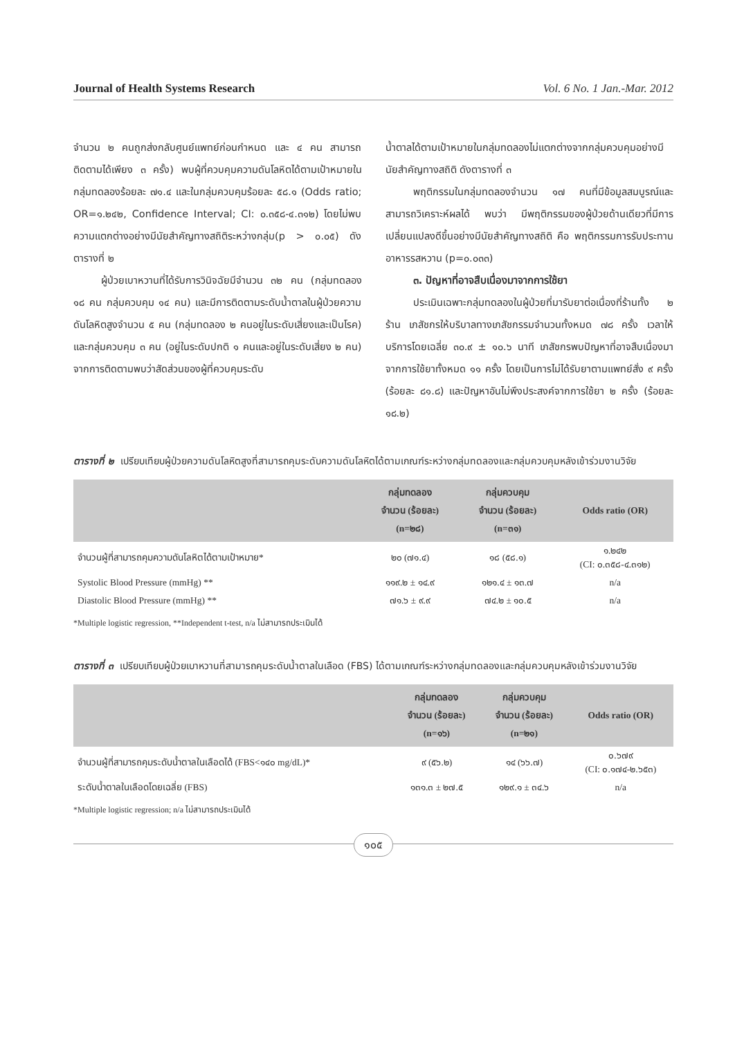Journal of Health Systems Research Vol. 6 No. 1 Jan.-Mar. 2012
จำนวน ๒ คนถูกส่งกลับศูนย์แพทย์ก่อนกำหนด และ ๔ คน สามารถติดตามได้เพียง ๓ ครั้ง) พบผู้ที่ควบคุมความดันโลหิตได้ตามเป้าหมายในกลุ่มทดลองร้อยละ ๗๑.๔ และในกลุ่มควบคุมร้อยละ ๕๘.๑ (Odds ratio; OR=๑.๒๔๒, Confidence Interval; CI: ๐.๓๕๘-๔.๓๑๒) โดยไม่พบความแตกต่างอย่างมีนัยสำคัญทางสถิติระหว่างกลุ่ม(p > ๐.๐๕) ดังตารางที่ ๒
ผู้ป่วยเบาหวานที่ได้รับการวินิจฉัยมีจำนวน ๓๒ คน (กลุ่มทดลอง ๑๘ คน กลุ่มควบคุม ๑๔ คน) และมีการติดตามระดับน้ำตาลในผู้ป่วยความดันโลหิตสูงจำนวน ๕ คน (กลุ่มทดลอง ๒ คนอยู่ในระดับเสี่ยงและเป็นโรค) และกลุ่มควบคุม ๓ คน (อยู่ในระดับปกติ ๑ คนและอยู่ในระดับเสี่ยง ๒ คน) จากการติดตามพบว่าสัดส่วนของผู้ที่ควบคุมระดับ
น้ำตาลได้ตามเป้าหมายในกลุ่มทดลองไม่แตกต่างจากกลุ่มควบคุมอย่างมีนัยสำคัญทางสถิติ ดังตารางที่ ๓
พฤติกรรมในกลุ่มทดลองจำนวน ๑๗ คนที่มีข้อมูลสมบูรณ์และสามารถวิเคราะห์ผลได้ พบว่า มีพฤติกรรมของผู้ป่วยด้านเดียวที่มีการเปลี่ยนแปลงดีขึ้นอย่างมีนัยสำคัญทางสถิติ คือ พฤติกรรมการรับประทานอาหารรสหวาน (p=๐.๐๓๓)
๓. ปัญหาที่อาจสืบเนื่องมาจากการใช้ยา
ประเมินเฉพาะกลุ่มทดลองในผู้ป่วยที่มารับยาต่อเนื่องที่ร้านทั้ง ๒ ร้าน เภสัชกรให้บริบาลทางเภสัชกรรมจำนวนทั้งหมด ๗๘ ครั้ง เวลาให้บริการโดยเฉลี่ย ๓๐.๙ ± ๑๐.๖ นาที เภสัชกรพบปัญหาที่อาจสืบเนื่องมาจากการใช้ยาทั้งหมด ๑๑ ครั้ง โดยเป็นการไม่ได้รับยาตามแพทย์สั่ง ๙ ครั้ง (ร้อยละ ๘๑.๘) และปัญหาอันไม่พึงประสงค์จากการใช้ยา ๒ ครั้ง (ร้อยละ ๑๘.๒)
ตารางที่ ๒ เปรียบเทียบผู้ป่วยความดันโลหิตสูงที่สามารถคุมระดับความดันโลหิตได้ตามเกณฑ์ระหว่างกลุ่มทดลองและกลุ่มควบคุมหลังเข้าร่วมงานวิจัย
| | กลุ่มทดลอง จำนวน (ร้อยละ) (n=๒๘) | กลุ่มควบคุม จำนวน (ร้อยละ) (n=๓๑) | Odds ratio (OR) |
| --- | --- | --- | --- |
| จำนวนผู้ที่สามารถคุมความดันโลหิตได้ตามเป้าหมาย* | ๒๐ (๗๑.๔) | ๑๘ (๕๘.๑) | ๑.๒๔๒ (CI: ๐.๓๕๘-๔.๓๑๒) |
| Systolic Blood Pressure (mmHg) ** | ๑๑๙.๒ ± ๑๔.๙ | ๑๒๑.๔ ± ๑๓.๗ | n/a |
| Diastolic Blood Pressure (mmHg) ** | ๗๑.๖ ± ๙.๙ | ๗๔.๒ ± ๑๐.๕ | n/a |
*Multiple logistic regression, **Independent t-test, n/a ไม่สามารถประเมินได้
ตารางที่ ๓ เปรียบเทียบผู้ป่วยเบาหวานที่สามารถคุมระดับน้ำตาลในเลือด (FBS) ได้ตามเกณฑ์ระหว่างกลุ่มทดลองและกลุ่มควบคุมหลังเข้าร่วมงานวิจัย
| | กลุ่มทดลอง จำนวน (ร้อยละ) (n=๑๖) | กลุ่มควบคุม จำนวน (ร้อยละ) (n=๒๑) | Odds ratio (OR) |
| --- | --- | --- | --- |
| จำนวนผู้ที่สามารถคุมระดับน้ำตาลในเลือดได้ (FBS<๑๔๐ mg/dL)* | ๙ (๕๖.๒) | ๑๔ (๖๖.๗) | ๐.๖๗๙ (CI: ๐.๑๗๔-๒.๖๕๓) |
| ระดับน้ำตาลในเลือดโดยเฉลี่ย (FBS) | ๑๓๑.๓ ± ๒๗.๕ | ๑๒๙.๑ ± ๓๔.๖ | n/a |
*Multiple logistic regression; n/a ไม่สามารถประเมินได้
๑๐๕